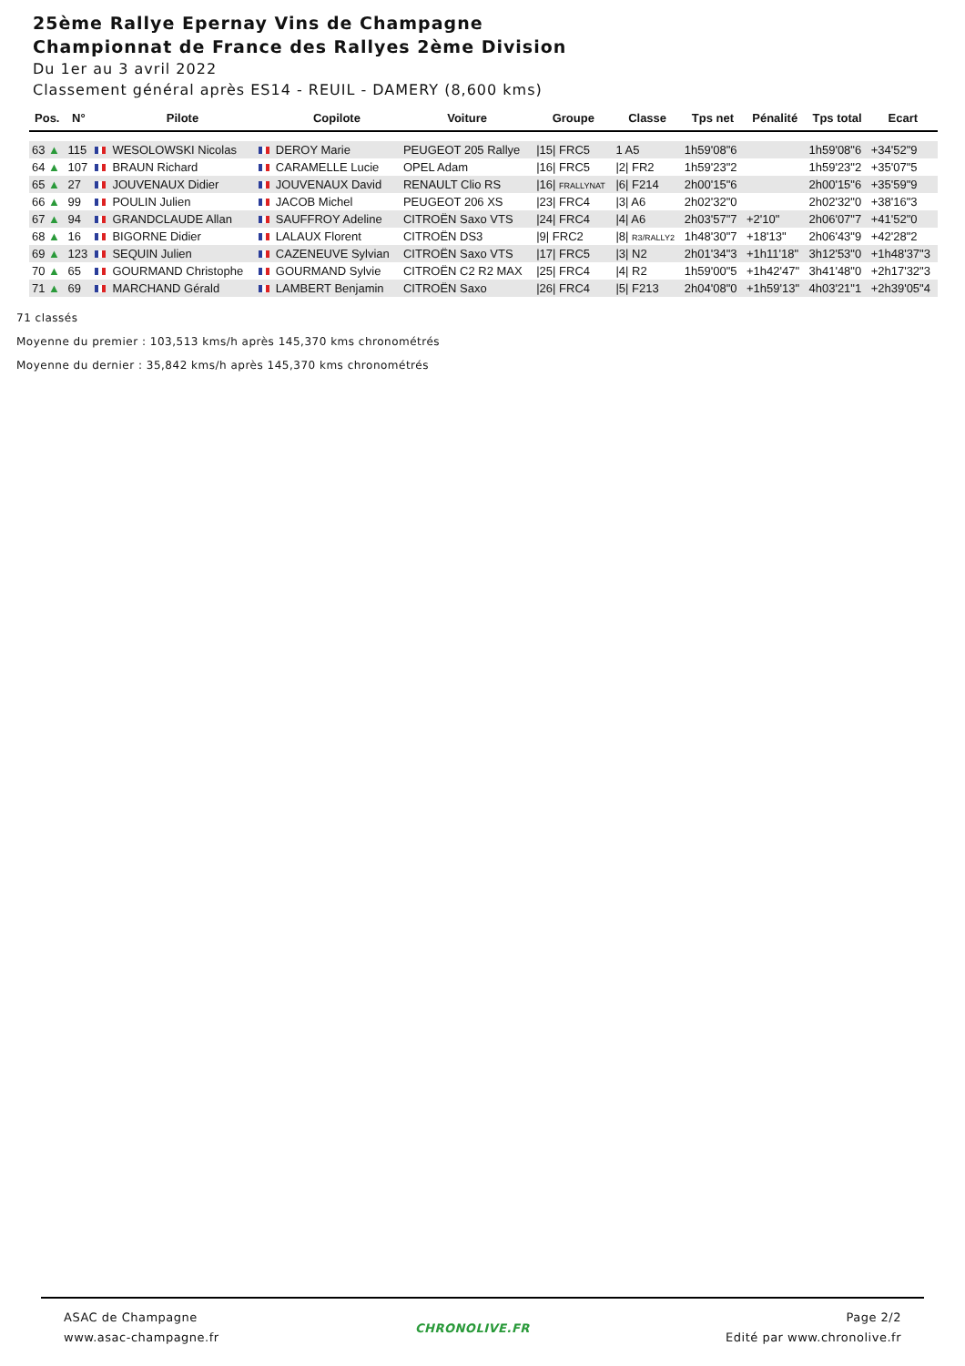25ème Rallye Epernay Vins de Champagne
Championnat de France des Rallyes 2ème Division
Du 1er au 3 avril 2022
Classement général après ES14 - REUIL - DAMERY (8,600 kms)
| Pos. | N° | | Pilote | | Copilote | Voiture | Groupe | Classe | Tps net | Pénalité | Tps total | Ecart |
| --- | --- | --- | --- | --- | --- | --- | --- | --- | --- | --- | --- | --- |
| 63 ▲ | 115 | | WESOLOWSKI Nicolas | | DEROY Marie | PEUGEOT 205 Rallye | /15/ FRC5 | 1 A5 | 1h59'08"6 | | 1h59'08"6 | +34'52"9 |
| 64 ▲ | 107 | | BRAUN Richard | | CARAMELLE Lucie | OPEL Adam | /16/ FRC5 | /2/ FR2 | 1h59'23"2 | | 1h59'23"2 | +35'07"5 |
| 65 ▲ | 27 | | JOUVENAUX Didier | | JOUVENAUX David | RENAULT Clio RS | /16/ FRALLYNAT | /6/ F214 | 2h00'15"6 | | 2h00'15"6 | +35'59"9 |
| 66 ▲ | 99 | | POULIN Julien | | JACOB Michel | PEUGEOT 206 XS | /23/ FRC4 | /3/ A6 | 2h02'32"0 | | 2h02'32"0 | +38'16"3 |
| 67 ▲ | 94 | | GRANDCLAUDE Allan | | SAUFFROY Adeline | CITROËN Saxo VTS | /24/ FRC4 | /4/ A6 | 2h03'57"7 | +2'10" | 2h06'07"7 | +41'52"0 |
| 68 ▲ | 16 | | BIGORNE Didier | | LALAUX Florent | CITROËN DS3 | /9/ FRC2 | /8/ R3/RALLY2 | 1h48'30"7 | +18'13" | 2h06'43"9 | +42'28"2 |
| 69 ▲ | 123 | | SEQUIN Julien | | CAZENEUVE Sylvian | CITROËN Saxo VTS | /17/ FRC5 | /3/ N2 | 2h01'34"3 | +1h11'18" | 3h12'53"0 | +1h48'37"3 |
| 70 ▲ | 65 | | GOURMAND Christophe | | GOURMAND Sylvie | CITROËN C2 R2 MAX | /25/ FRC4 | /4/ R2 | 1h59'00"5 | +1h42'47" | 3h41'48"0 | +2h17'32"3 |
| 71 ▲ | 69 | | MARCHAND Gérald | | LAMBERT Benjamin | CITROËN Saxo | /26/ FRC4 | /5/ F213 | 2h04'08"0 | +1h59'13" | 4h03'21"1 | +2h39'05"4 |
71 classés
Moyenne du premier : 103,513 kms/h après 145,370 kms chronométrés
Moyenne du dernier : 35,842 kms/h après 145,370 kms chronométrés
ASAC de Champagne
www.asac-champagne.fr
CHRONOLIVE.FR
Page 2/2
Edité par www.chronolive.fr